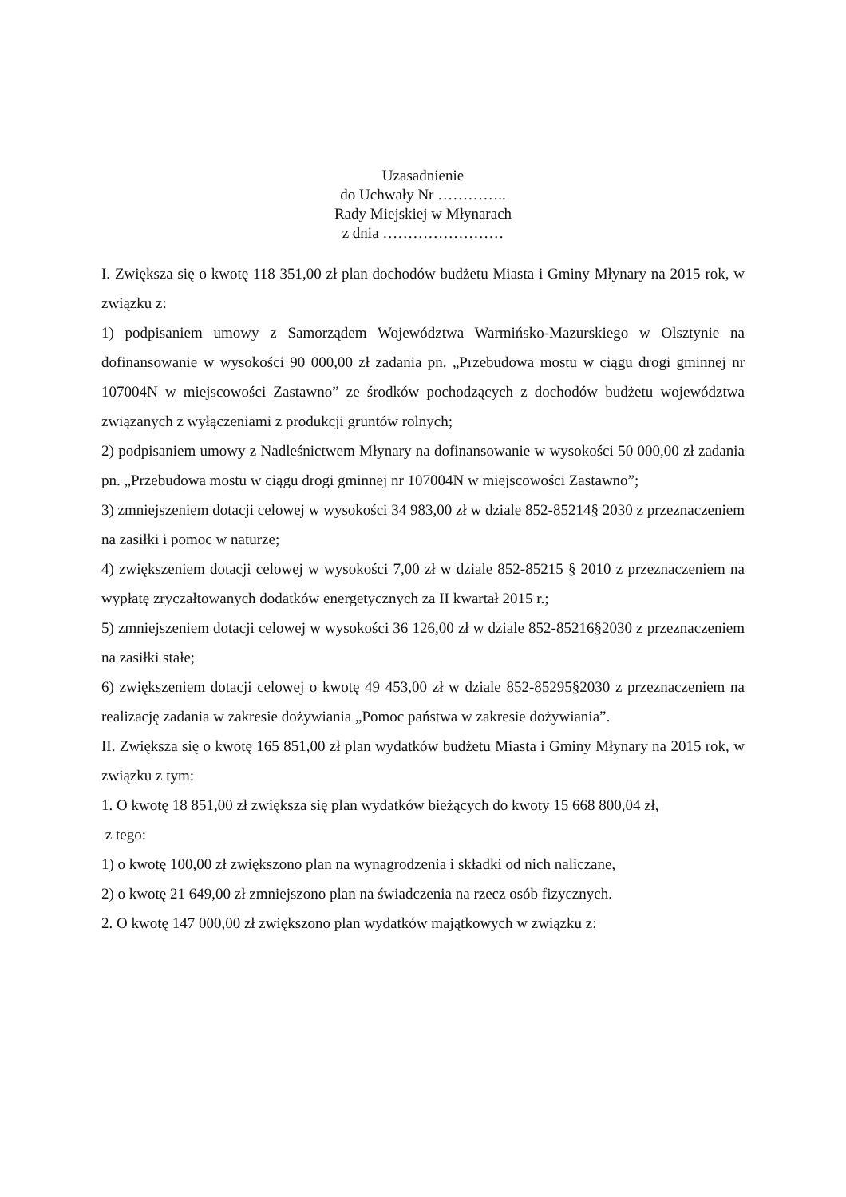Uzasadnienie
do Uchwały Nr …………..
Rady Miejskiej w Młynarach
z dnia ……………………
I. Zwiększa się o kwotę 118 351,00 zł plan dochodów budżetu Miasta i Gminy Młynary na 2015 rok, w związku z:
1) podpisaniem umowy z Samorządem Województwa Warmińsko-Mazurskiego w Olsztynie na dofinansowanie w wysokości 90 000,00 zł zadania pn. „Przebudowa mostu w ciągu drogi gminnej nr 107004N w miejscowości Zastawno” ze środków pochodzących z dochodów budżetu województwa związanych z wyłączeniami z produkcji gruntów rolnych;
2) podpisaniem umowy z Nadleśnictwem Młynary na dofinansowanie w wysokości 50 000,00 zł zadania pn. „Przebudowa mostu w ciągu drogi gminnej nr 107004N w miejscowości Zastawno”;
3) zmniejszeniem dotacji celowej w wysokości 34 983,00 zł w dziale 852-85214§ 2030 z przeznaczeniem na zasiłki i pomoc w naturze;
4) zwiększeniem dotacji celowej w wysokości 7,00 zł w dziale 852-85215 § 2010 z przeznaczeniem na wypłatę zryczałtowanych dodatków energetycznych za II kwartał 2015 r.;
5) zmniejszeniem dotacji celowej w wysokości 36 126,00 zł w dziale 852-85216§2030 z przeznaczeniem na zasiłki stałe;
6) zwiększeniem dotacji celowej o kwotę 49 453,00 zł w dziale 852-85295§2030 z przeznaczeniem na realizację zadania w zakresie dożywiania „Pomoc państwa w zakresie dożywiania”.
II. Zwiększa się o kwotę 165 851,00 zł plan wydatków budżetu Miasta i Gminy Młynary na 2015 rok, w związku z tym:
1. O kwotę 18 851,00 zł zwiększa się plan wydatków bieżących do kwoty 15 668 800,04 zł,
z tego:
1) o kwotę 100,00 zł zwiększono plan na wynagrodzenia i składki od nich naliczane,
2) o kwotę 21 649,00 zł zmniejszono plan na świadczenia na rzecz osób fizycznych.
2. O kwotę 147 000,00 zł zwiększono plan wydatków majątkowych w związku z: